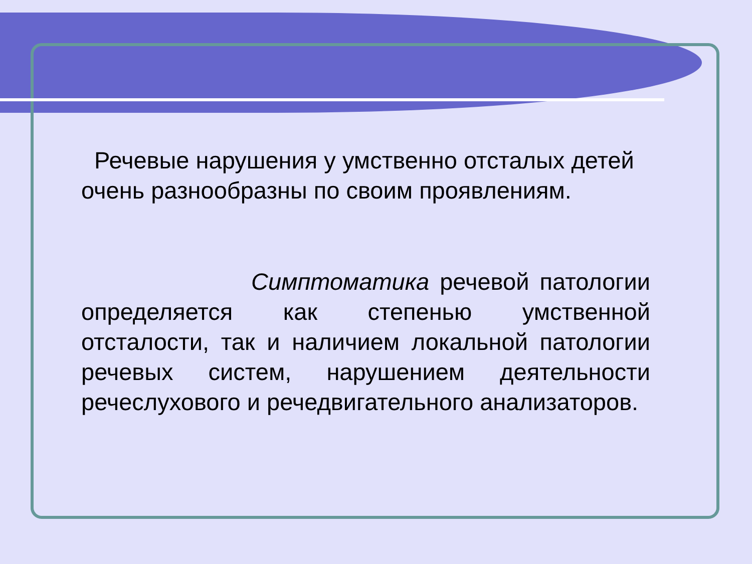Речевые нарушения у умственно отсталых детей очень разнообразны по своим проявлениям.
Симптоматика речевой патологии определяется как степенью умственной отсталости, так и наличием локальной патологии речевых систем, нарушением деятельности речеслухового и речедвигательного анализаторов.